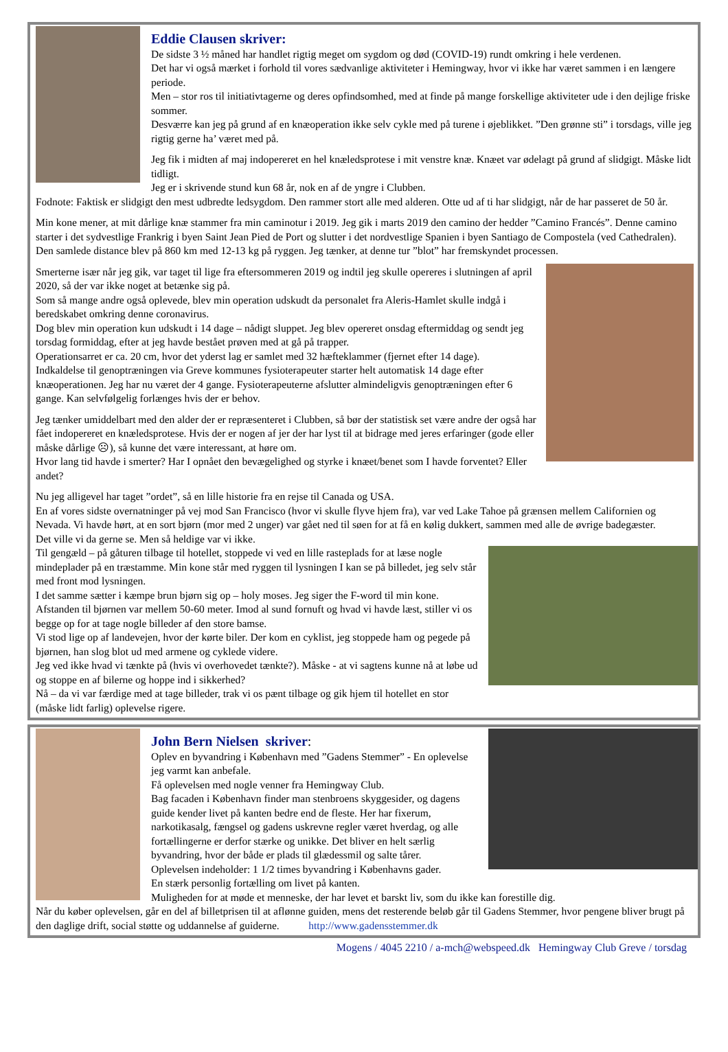Eddie Clausen skriver:
De sidste 3 ½ måned har handlet rigtig meget om sygdom og død (COVID-19) rundt omkring i hele verdenen.
Det har vi også mærket i forhold til vores sædvanlige aktiviteter i Hemingway, hvor vi ikke har været sammen i en længere periode.
Men – stor ros til initiativtagerne og deres opfindsomhed, med at finde på mange forskellige aktiviteter ude i den dejlige friske sommer.
Desværre kan jeg på grund af en knæoperation ikke selv cykle med på turene i øjeblikket. ”Den grønne sti” i torsdags, ville jeg rigtig gerne ha’ været med på.
Jeg fik i midten af maj indopereret en hel knæledsprotese i mit venstre knæ. Knæet var ødelagt på grund af slidgigt. Måske lidt tidligt.
Jeg er i skrivende stund kun 68 år, nok en af de yngre i Clubben.
Fodnote: Faktisk er slidgigt den mest udbredte ledsygdom. Den rammer stort alle med alderen. Otte ud af ti har slidgigt, når de har passeret de 50 år.
Min kone mener, at mit dårlige knæ stammer fra min caminotur i 2019. Jeg gik i marts 2019 den camino der hedder ”Camino Francés”. Denne camino starter i det sydvestlige Frankrig i byen Saint Jean Pied de Port og slutter i det nordvestlige Spanien i byen Santiago de Compostela (ved Cathedralen).
Den samlede distance blev på 860 km med 12-13 kg på ryggen. Jeg tænker, at denne tur ”blot” har fremskyndet processen.
Smerterne især når jeg gik, var taget til lige fra eftersommeren 2019 og indtil jeg skulle opereres i slutningen af april 2020, så der var ikke noget at betænke sig på.
Som så mange andre også oplevede, blev min operation udskudt da personalet fra Aleris-Hamlet skulle indgå i beredskabet omkring denne coronavirus.
Dog blev min operation kun udskudt i 14 dage – nådigt sluppet. Jeg blev opereret onsdag eftermiddag og sendt jeg torsdag formiddag, efter at jeg havde bestået prøven med at gå på trapper.
Operationsarret er ca. 20 cm, hvor det yderst lag er samlet med 32 hæfteklammer (fjernet efter 14 dage).
Indkaldelse til genoptræningen via Greve kommunes fysioterapeuter starter helt automatisk 14 dage efter knæoperationen. Jeg har nu været der 4 gange. Fysioterapeuterne afslutter almindeligvis genoptræningen efter 6 gange. Kan selvfølgelig forlænges hvis der er behov.
Jeg tænker umiddelbart med den alder der er repræsenteret i Clubben, så bør der statistisk set være andre der også har fået indopereret en knæledsprotese. Hvis der er nogen af jer der har lyst til at bidrage med jeres erfaringer (gode eller måske dårlige ☹), så kunne det være interessant, at høre om.
Hvor lang tid havde i smerter? Har I opnået den bevægelighed og styrke i knæet/benet som I havde forventet? Eller andet?
Nu jeg alligevel har taget ”ordet”, så en lille historie fra en rejse til Canada og USA.
En af vores sidste overnatninger på vej mod San Francisco (hvor vi skulle flyve hjem fra), var ved Lake Tahoe på grænsen mellem Californien og Nevada. Vi havde hørt, at en sort bjørn (mor med 2 unger) var gået ned til søen for at få en kølig dukkert, sammen med alle de øvrige badegæster.
Det ville vi da gerne se. Men så heldige var vi ikke.
Til gengæld – på gåturen tilbage til hotellet, stoppede vi ved en lille rasteplads for at læse nogle mindeplader på en træstamme. Min kone står med ryggen til lysningen I kan se på billedet, jeg selv står med front mod lysningen.
I det samme sætter i kæmpe brun bjørn sig op – holy moses. Jeg siger the F-word til min kone. Afstanden til bjørnen var mellem 50-60 meter. Imod al sund fornuft og hvad vi havde læst, stiller vi os begge op for at tage nogle billeder af den store bamse.
Vi stod lige op af landevejen, hvor der kørte biler. Der kom en cyklist, jeg stoppede ham og pegede på bjørnen, han slog blot ud med armene og cyklede videre.
Jeg ved ikke hvad vi tænkte på (hvis vi overhovedet tænkte?). Måske - at vi sagtens kunne nå at løbe ud og stoppe en af bilerne og hoppe ind i sikkerhed?
Nå – da vi var færdige med at tage billeder, trak vi os pænt tilbage og gik hjem til hotellet en stor (måske lidt farlig) oplevelse rigere.
John Bern Nielsen skriver:
Oplev en byvandring i København med ”Gadens Stemmer” - En oplevelse jeg varmt kan anbefale.
Få oplevelsen med nogle venner fra Hemingway Club.
Bag facaden i København finder man stenbroens skyggesider, og dagens guide kender livet på kanten bedre end de fleste. Her har fixerum, narkotikasalg, fængsel og gadens uskrevne regler været hverdag, og alle fortællingerne er derfor stærke og unikke. Det bliver en helt særlig byvandring, hvor der både er plads til glædessmil og salte tårer.
Oplevelsen indeholder: 1 1/2 times byvandring i Københavns gader.
En stærk personlig fortælling om livet på kanten.
Muligheden for at møde et menneske, der har levet et barskt liv, som du ikke kan forestille dig.
Når du køber oplevelsen, går en del af billetprisen til at aflønne guiden, mens det resterende beløb går til Gadens Stemmer, hvor pengene bliver brugt på den daglige drift, social støtte og uddannelse af guiderne. http://www.gadensstemmer.dk
Mogens / 4045 2210 / a-mch@webspeed.dk Hemingway Club Greve / torsdag